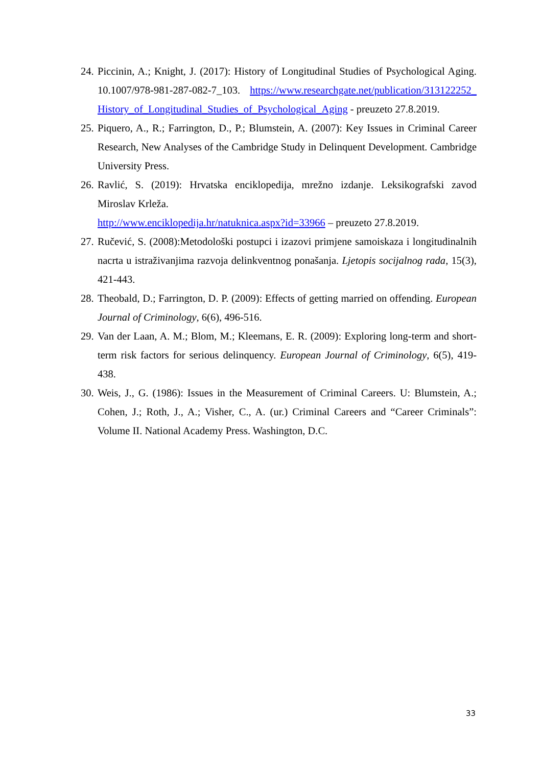24. Piccinin, A.; Knight, J. (2017): History of Longitudinal Studies of Psychological Aging. 10.1007/978-981-287-082-7_103. https://www.researchgate.net/publication/313122252_History_of_Longitudinal_Studies_of_Psychological_Aging - preuzeto 27.8.2019.
25. Piquero, A., R.; Farrington, D., P.; Blumstein, A. (2007): Key Issues in Criminal Career Research, New Analyses of the Cambridge Study in Delinquent Development. Cambridge University Press.
26. Ravlić, S. (2019): Hrvatska enciklopedija, mrežno izdanje. Leksikografski zavod Miroslav Krleža.
http://www.enciklopedija.hr/natuknica.aspx?id=33966 – preuzeto 27.8.2019.
27. Ručević, S. (2008):Metodološki postupci i izazovi primjene samoiskaza i longitudinalnih nacrta u istraživanjima razvoja delinkventnog ponašanja. Ljetopis socijalnog rada, 15(3), 421-443.
28. Theobald, D.; Farrington, D. P. (2009): Effects of getting married on offending. European Journal of Criminology, 6(6), 496-516.
29. Van der Laan, A. M.; Blom, M.; Kleemans, E. R. (2009): Exploring long-term and short-term risk factors for serious delinquency. European Journal of Criminology, 6(5), 419-438.
30. Weis, J., G. (1986): Issues in the Measurement of Criminal Careers. U: Blumstein, A.; Cohen, J.; Roth, J., A.; Visher, C., A. (ur.) Criminal Careers and “Career Criminals”: Volume II. National Academy Press. Washington, D.C.
33